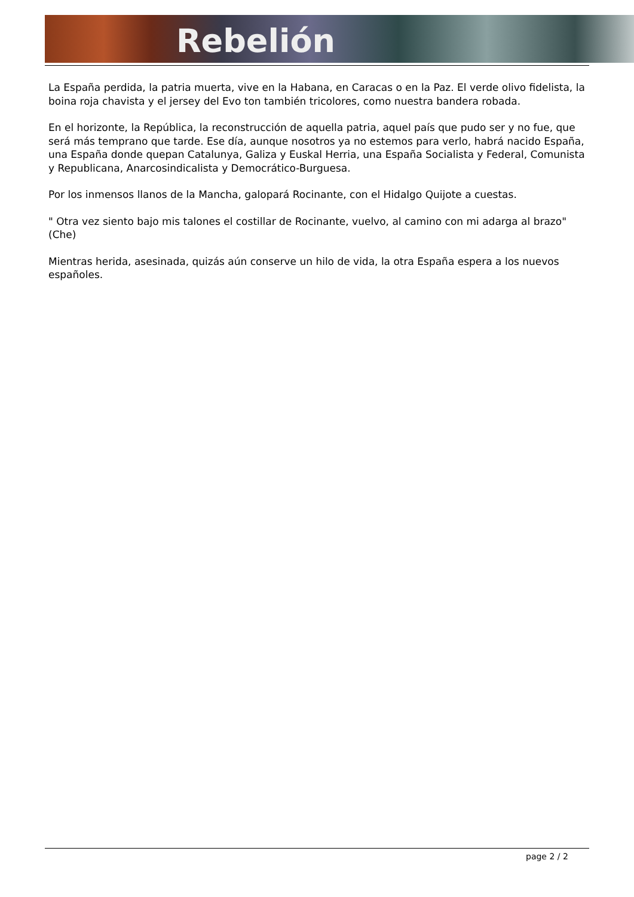Rebelión
La España perdida, la patria muerta, vive en la Habana, en Caracas o en la Paz. El verde olivo fidelista, la boina roja chavista y el jersey del Evo ton también tricolores, como nuestra bandera robada.
En el horizonte, la República, la reconstrucción de aquella patria, aquel país que pudo ser y no fue, que será más temprano que tarde. Ese día, aunque nosotros ya no estemos para verlo, habrá nacido España, una España donde quepan Catalunya, Galiza y Euskal Herria, una España Socialista y Federal, Comunista y Republicana, Anarcosindicalista y Democrático-Burguesa.
Por los inmensos llanos de la Mancha, galopará Rocinante, con el Hidalgo Quijote a cuestas.
" Otra vez siento bajo mis talones el costillar de Rocinante, vuelvo, al camino con mi adarga al brazo" (Che)
Mientras herida, asesinada, quizás aún conserve un hilo de vida, la otra España espera a los nuevos españoles.
page 2 / 2